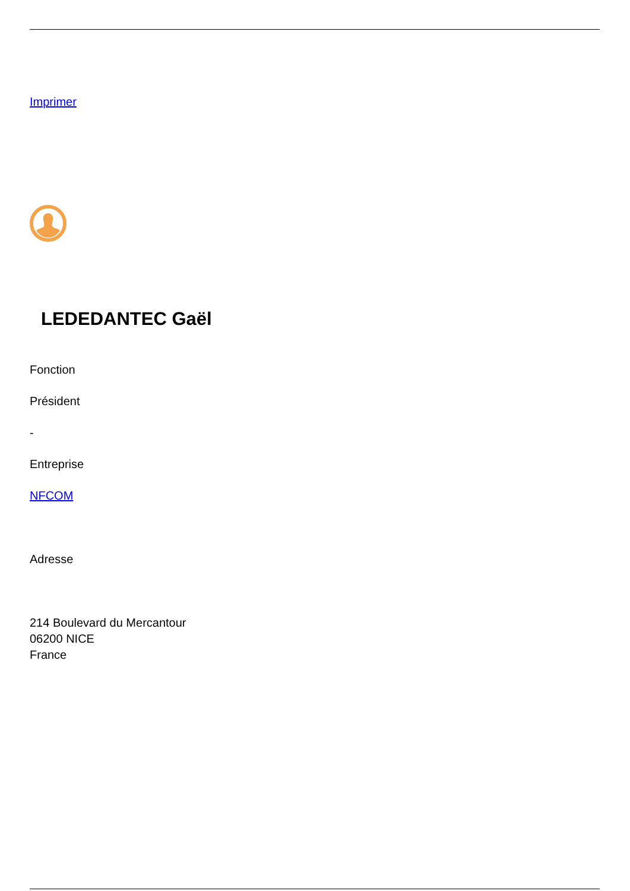Imprimer
LEDEDANTEC Gaël
Fonction
Président
-
Entreprise
NFCOM
Adresse
214 Boulevard du Mercantour
06200 NICE
France